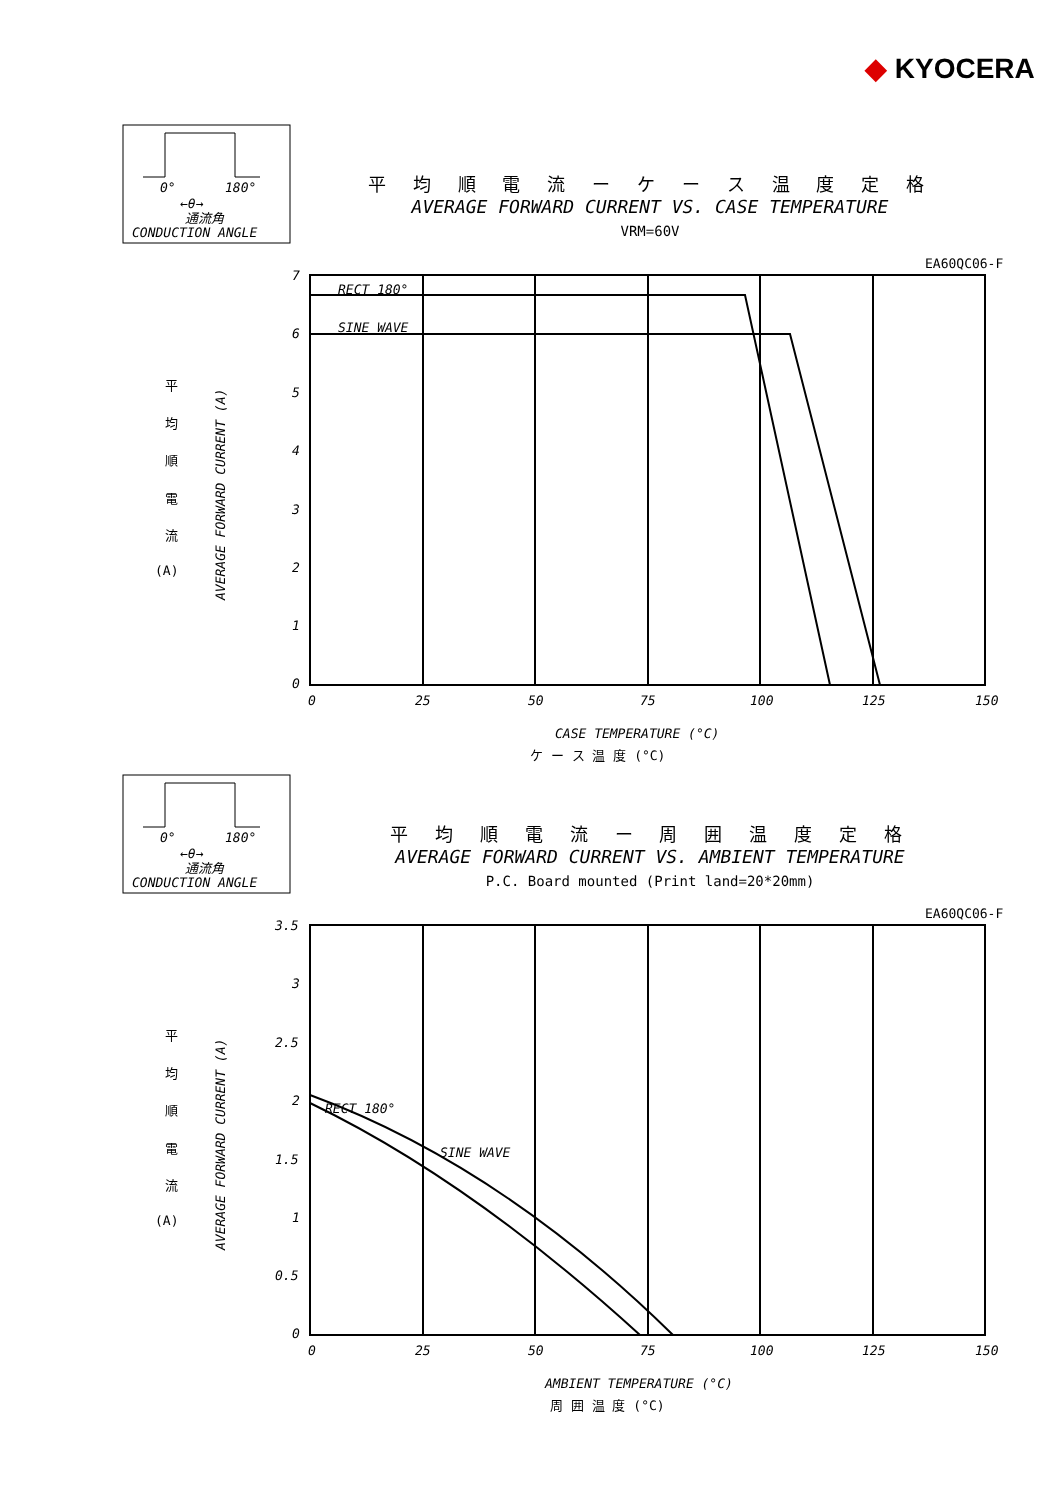◆ KYOCERA
平 均 順 電 流 ー ケ ー ス 温 度 定 格
AVERAGE FORWARD CURRENT VS. CASE TEMPERATURE
VRM=60V
0°
180°
←θ→
通流角
CONDUCTION ANGLE
EA60QC06-F
RECT 180°
SINE WAVE
7
6
5
4
3
2
1
0
0
25
50
75
100
125
150
CASE TEMPERATURE (°C)
ケ ー ス 温 度 (°C)
平
均
順
電
流
(A)
AVERAGE FORWARD CURRENT (A)
平 均 順 電 流 ー 周 囲 温 度 定 格
AVERAGE FORWARD CURRENT VS. AMBIENT TEMPERATURE
P.C. Board mounted (Print land=20*20mm)
0°
180°
←θ→
通流角
CONDUCTION ANGLE
EA60QC06-F
RECT 180°
SINE WAVE
3.5
3
2.5
2
1.5
1
0.5
0
0
25
50
75
100
125
150
AMBIENT TEMPERATURE (°C)
周 囲 温 度 (°C)
平
均
順
電
流
(A)
AVERAGE FORWARD CURRENT (A)